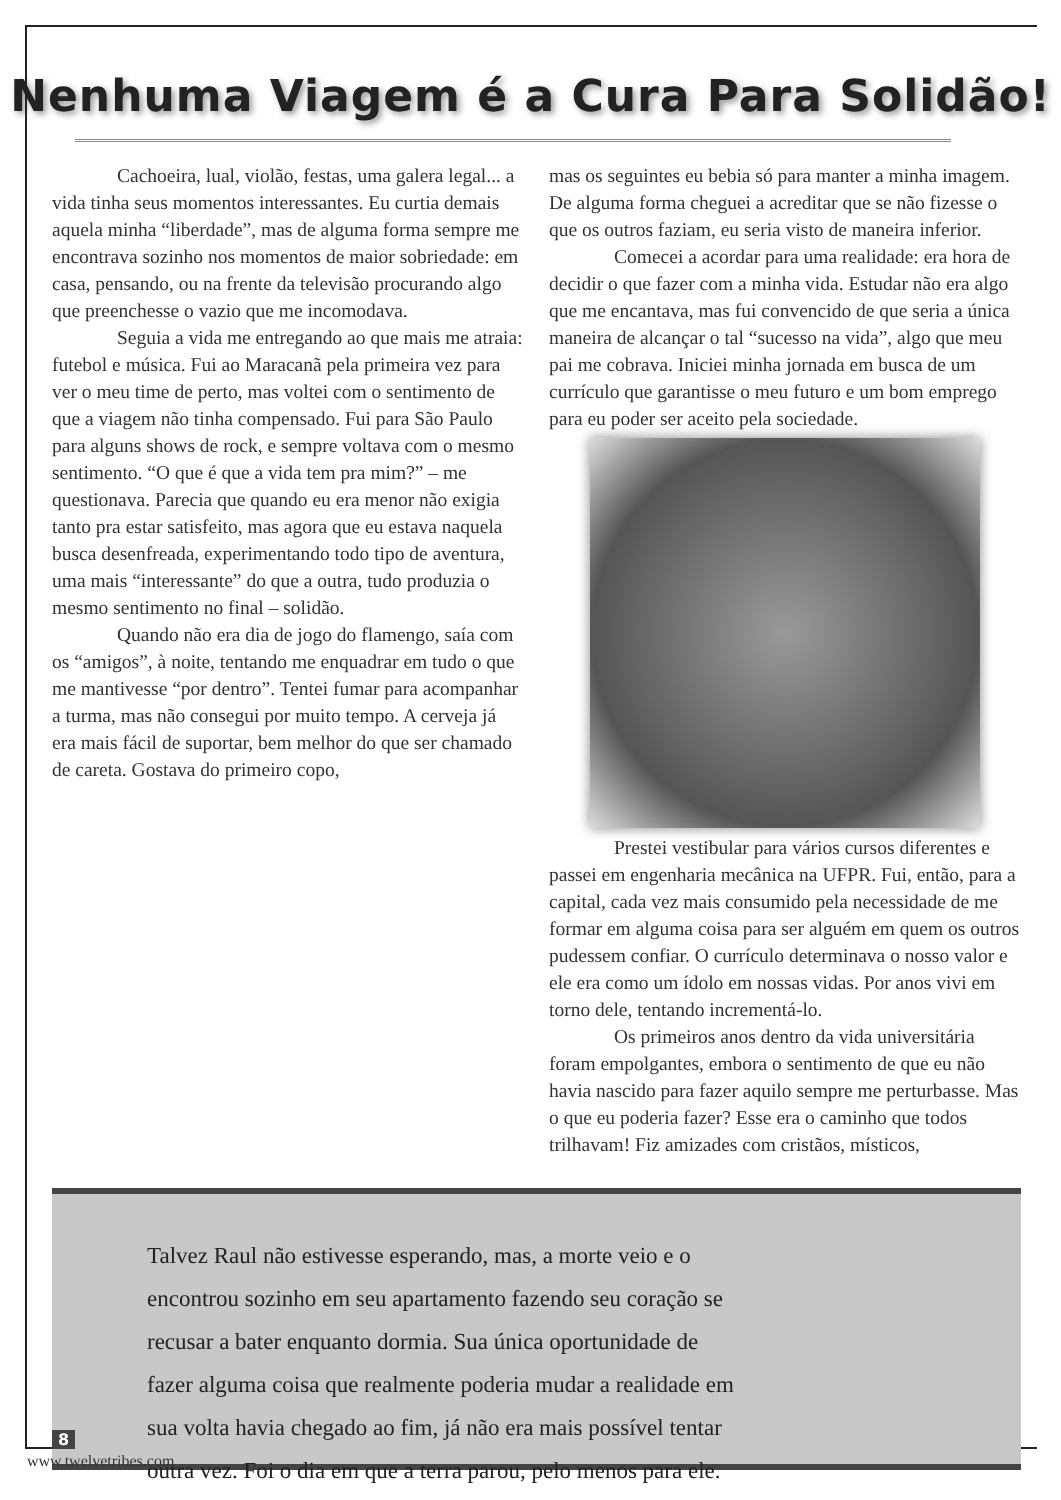Nenhuma Viagem é a Cura Para Solidão!
Cachoeira, lual, violão, festas, uma galera legal... a vida tinha seus momentos interessantes. Eu curtia demais aquela minha “liberdade”, mas de alguma forma sempre me encontrava sozinho nos momentos de maior sobriedade: em casa, pensando, ou na frente da televisão procurando algo que preenchesse o vazio que me incomodava.
Seguia a vida me entregando ao que mais me atraia: futebol e música. Fui ao Maracanã pela primeira vez para ver o meu time de perto, mas voltei com o sentimento de que a viagem não tinha compensado. Fui para São Paulo para alguns shows de rock, e sempre voltava com o mesmo sentimento. “O que é que a vida tem pra mim?” – me questionava. Parecia que quando eu era menor não exigia tanto pra estar satisfeito, mas agora que eu estava naquela busca desenfreada, experimentando todo tipo de aventura, uma mais “interessante” do que a outra, tudo produzia o mesmo sentimento no final – solidão.
Quando não era dia de jogo do flamengo, saía com os “amigos”, à noite, tentando me enquadrar em tudo o que me mantivesse “por dentro”. Tentei fumar para acompanhar a turma, mas não consegui por muito tempo. A cerveja já era mais fácil de suportar, bem melhor do que ser chamado de careta. Gostava do primeiro copo,
mas os seguintes eu bebia só para manter a minha imagem. De alguma forma cheguei a acreditar que se não fizesse o que os outros faziam, eu seria visto de maneira inferior.
Comecei a acordar para uma realidade: era hora de decidir o que fazer com a minha vida. Estudar não era algo que me encantava, mas fui convencido de que seria a única maneira de alcançar o tal “sucesso na vida”, algo que meu pai me cobrava. Iniciei minha jornada em busca de um currículo que garantisse o meu futuro e um bom emprego para eu poder ser aceito pela sociedade.
Prestei vestibular para vários cursos diferentes e passei em engenharia mecânica na UFPR. Fui, então, para a capital, cada vez mais consumido pela necessidade de me formar em alguma coisa para ser alguém em quem os outros pudessem confiar. O currículo determinava o nosso valor e ele era como um ídolo em nossas vidas. Por anos vivi em torno dele, tentando incrementá-lo.
Os primeiros anos dentro da vida universitária foram empolgantes, embora o sentimento de que eu não havia nascido para fazer aquilo sempre me perturbasse. Mas o que eu poderia fazer? Esse era o caminho que todos trilhavam! Fiz amizades com cristãos, místicos,
Talvez Raul não estivesse esperando, mas, a morte veio e o
encontrou sozinho em seu apartamento fazendo seu coração se
recusar a bater enquanto dormia. Sua única oportunidade de
fazer alguma coisa que realmente poderia mudar a realidade em
sua volta havia chegado ao fim, já não era mais possível tentar
outra vez. Foi o dia em que a terra parou, pelo menos para ele.
8
www.twelvetribes.com